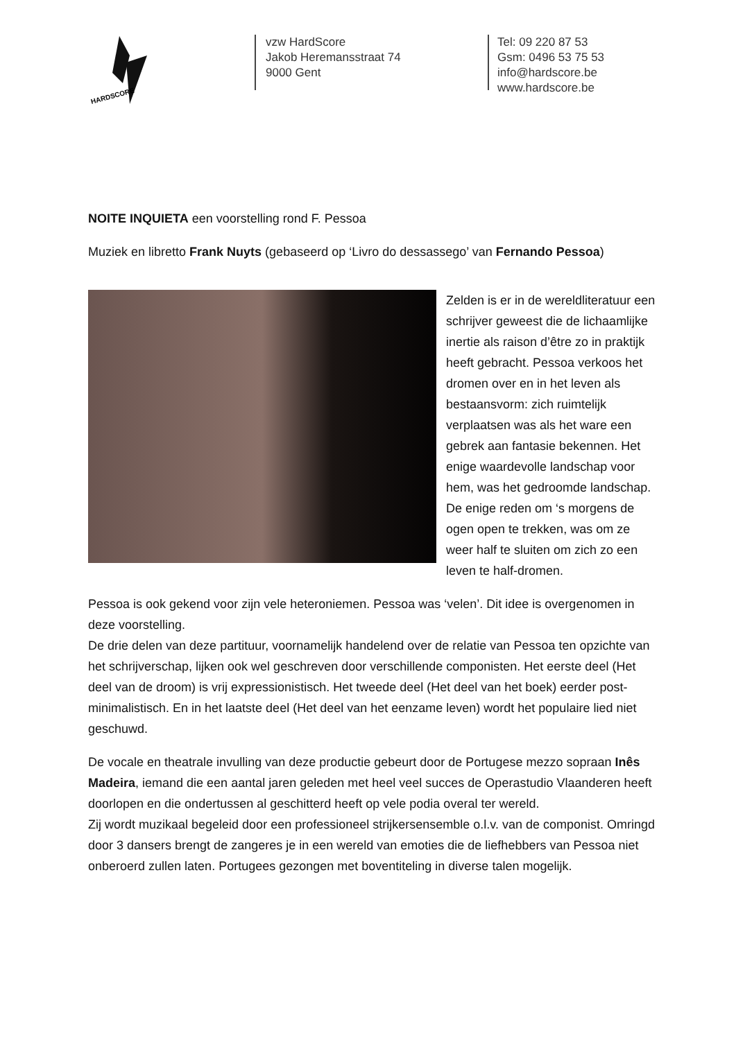HARDSCORE
vzw HardScore
Jakob Heremansstraat 74
9000 Gent
Tel: 09 220 87 53
Gsm: 0496 53 75 53
info@hardscore.be
www.hardscore.be
NOITE INQUIETA een voorstelling rond F. Pessoa
Muziek en libretto Frank Nuyts (gebaseerd op ‘Livro do dessassego’ van Fernando Pessoa)
Zelden is er in de wereldliteratuur een schrijver geweest die de lichaamlijke inertie als raison d’être zo in praktijk heeft gebracht. Pessoa verkoos het dromen over en in het leven als bestaansvorm: zich ruimtelijk verplaatsen was als het ware een gebrek aan fantasie bekennen. Het enige waardevolle landschap voor hem, was het gedroomde landschap. De enige reden om ‘s morgens de ogen open te trekken, was om ze weer half te sluiten om zich zo een leven te half-dromen.
Pessoa is ook gekend voor zijn vele heteroniemen. Pessoa was ‘velen’. Dit idee is overgenomen in deze voorstelling.
De drie delen van deze partituur, voornamelijk handelend over de relatie van Pessoa ten opzichte van het schrijverschap, lijken ook wel geschreven door verschillende componisten. Het eerste deel (Het deel van de droom) is vrij expressionistisch. Het tweede deel (Het deel van het boek) eerder post-minimalistisch. En in het laatste deel (Het deel van het eenzame leven) wordt het populaire lied niet geschuwd.
De vocale en theatrale invulling van deze productie gebeurt door de Portugese mezzo sopraan Inês Madeira, iemand die een aantal jaren geleden met heel veel succes de Operastudio Vlaanderen heeft doorlopen en die ondertussen al geschitterd heeft op vele podia overal ter wereld.
Zij wordt muzikaal begeleid door een professioneel strijkersensemble o.l.v. van de componist. Omringd door 3 dansers brengt de zangeres je in een wereld van emoties die de liefhebbers van Pessoa niet onberoerd zullen laten. Portugees gezongen met boventiteling in diverse talen mogelijk.